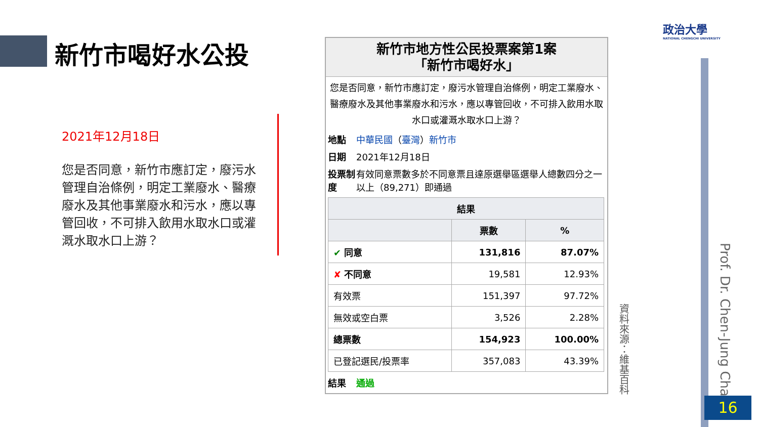新竹市喝好水公投
2021年12月18日
您是否同意，新竹市應訂定，廢污水管理自治條例，明定工業廢水、醫療廢水及其他事業廢水和污水，應以專管回收，不可排入飲用水取水口或灌溉水取水口上游？
新竹市地方性公民投票案第1案
「新竹市喝好水」
您是否同意，新竹市應訂定，廢污水管理自治條例，明定工業廢水、醫療廢水及其他事業廢水和污水，應以專管回收，不可排入飲用水取水口或灌溉水取水口上游？
地點 中華民國（臺灣）新竹市
日期 2021年12月18日
投票制度 有效同意票數多於不同意票且達原選舉區選舉人總數四分之一以上（89,271）即通過
| 結果 | | |
| --- | --- | --- |
| | 票數 | % |
| ✔ 同意 | 131,816 | 87.07% |
| ✘ 不同意 | 19,581 | 12.93% |
| 有效票 | 151,397 | 97.72% |
| 無效或空白票 | 3,526 | 2.28% |
| 總票數 | 154,923 | 100.00% |
| 已登記選民/投票率 | 357,083 | 43.39% |
結果 通過
政治大學
NATIONAL CHENGCHI UNIVERSITY
資料來源：維基百科
Prof. Dr. Chen-Jung Chan
16